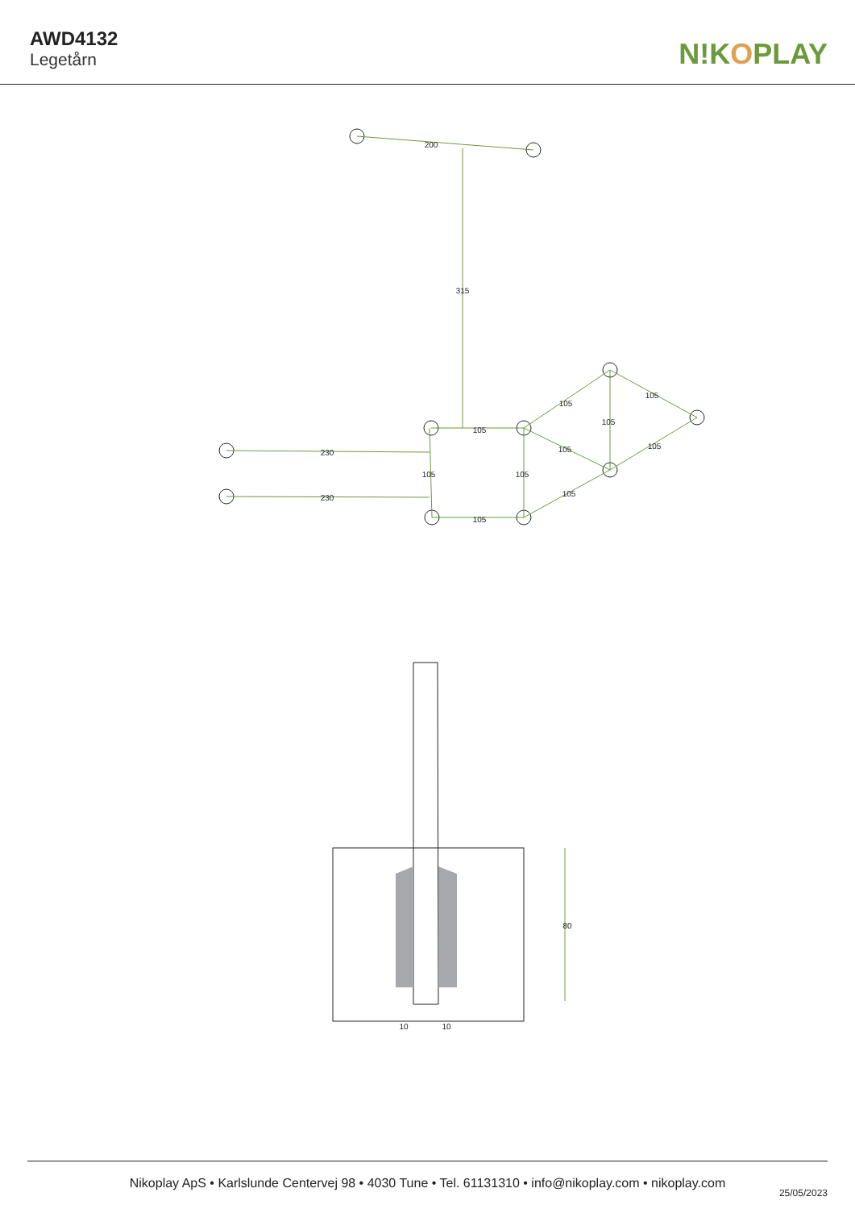AWD4132
Legetårn
N!KOPLAY
200
315
105
105
105
105
105
105
105
105
230
230
105
105
80
10
10
Nikoplay ApS • Karlslunde Centervej 98 • 4030 Tune • Tel. 61131310 • info@nikoplay.com • nikoplay.com
25/05/2023